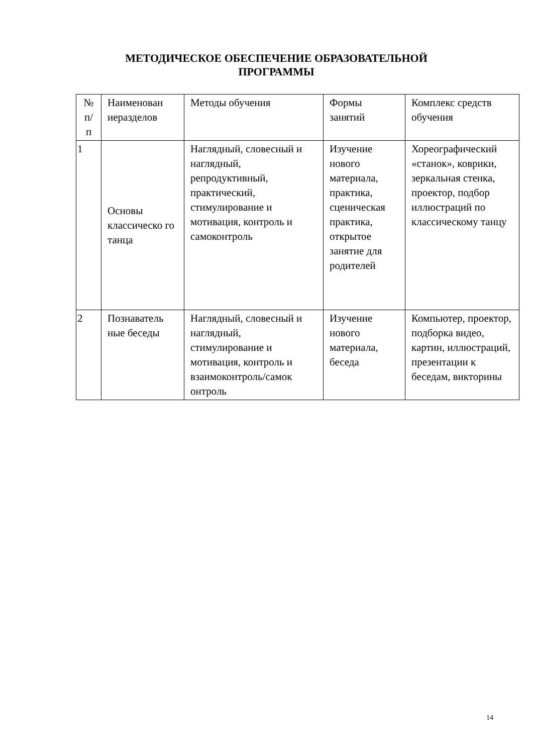МЕТОДИЧЕСКОЕ ОБЕСПЕЧЕНИЕ ОБРАЗОВАТЕЛЬНОЙ
ПРОГРАММЫ
| № п/ п | Наименован иеразделов | Методы обучения | Формы занятий | Комплекс средств обучения |
| 1 | Основы классическо го танца | Наглядный, словесный и наглядный, репродуктивный, практический, стимулирование и мотивация, контроль и самоконтроль | Изучение нового материала, практика, сценическая практика, открытое занятие для родителей | Хореографический «станок», коврики, зеркальная стенка, проектор, подбор иллюстраций по классическому танцу |
| 2 | Познаватель ные беседы | Наглядный, словесный и наглядный, стимулирование и мотивация, контроль и взаимоконтроль/самок онтроль | Изучение нового материала, беседа | Компьютер, проектор, подборка видео, картин, иллюстраций, презентации к беседам, викторины |
14